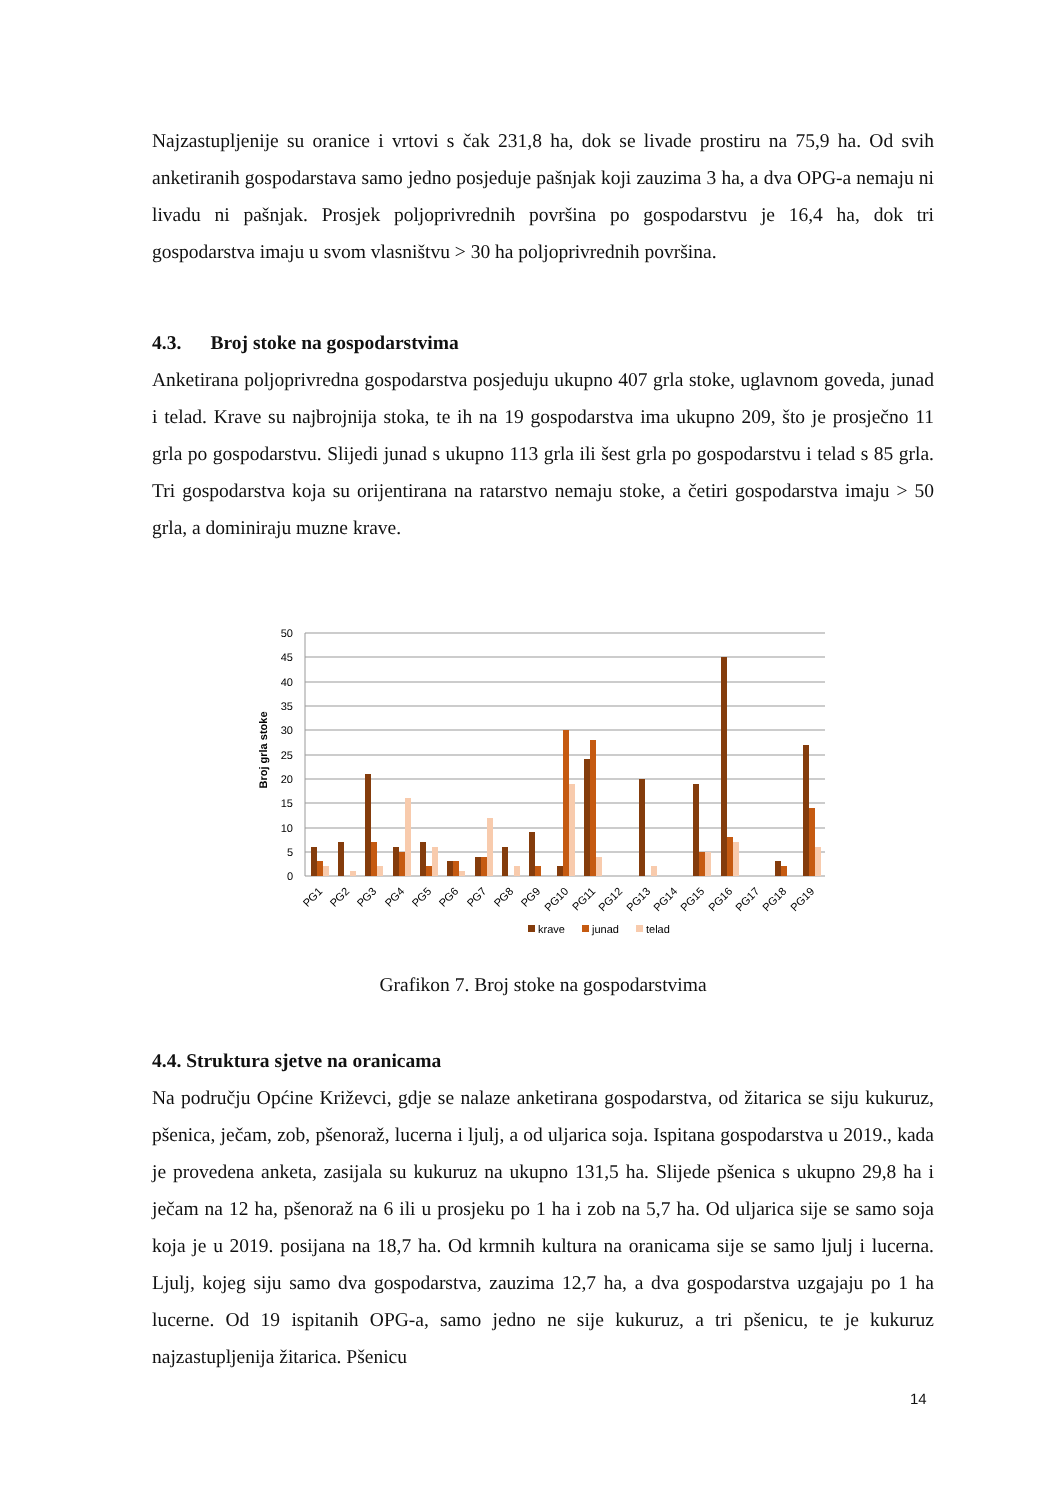Najzastupljenije su oranice i vrtovi s čak 231,8 ha, dok se livade prostiru na 75,9 ha. Od svih anketiranih gospodarstava samo jedno posjeduje pašnjak koji zauzima 3 ha, a dva OPG-a nemaju ni livadu ni pašnjak. Prosjek poljoprivrednih površina po gospodarstvu je 16,4 ha, dok tri gospodarstva imaju u svom vlasništvu > 30 ha poljoprivrednih površina.
4.3. Broj stoke na gospodarstvima
Anketirana poljoprivredna gospodarstva posjeduju ukupno 407 grla stoke, uglavnom goveda, junad i telad. Krave su najbrojnija stoka, te ih na 19 gospodarstva ima ukupno 209, što je prosječno 11 grla po gospodarstvu. Slijedi junad s ukupno 113 grla ili šest grla po gospodarstvu i telad s 85 grla. Tri gospodarstva koja su orijentirana na ratarstvo nemaju stoke, a četiri gospodarstva imaju > 50 grla, a dominiraju muzne krave.
Broj grla stoke
50
45
40
35
30
25
20
15
10
5
0
PG1
PG2
PG3
PG4
PG5
PG6
PG7
PG8
PG9
PG10
PG11
PG12
PG13
PG14
PG15
PG16
PG17
PG18
PG19
krave
junad
telad
Grafikon 7. Broj stoke na gospodarstvima
4.4. Struktura sjetve na oranicama
Na području Općine Križevci, gdje se nalaze anketirana gospodarstva, od žitarica se siju kukuruz, pšenica, ječam, zob, pšenoraž, lucerna i ljulj, a od uljarica soja. Ispitana gospodarstva u 2019., kada je provedena anketa, zasijala su kukuruz na ukupno 131,5 ha. Slijede pšenica s ukupno 29,8 ha i ječam na 12 ha, pšenoraž na 6 ili u prosjeku po 1 ha i zob na 5,7 ha. Od uljarica sije se samo soja koja je u 2019. posijana na 18,7 ha. Od krmnih kultura na oranicama sije se samo ljulj i lucerna. Ljulj, kojeg siju samo dva gospodarstva, zauzima 12,7 ha, a dva gospodarstva uzgajaju po 1 ha lucerne. Od 19 ispitanih OPG-a, samo jedno ne sije kukuruz, a tri pšenicu, te je kukuruz najzastupljenija žitarica. Pšenicu
14